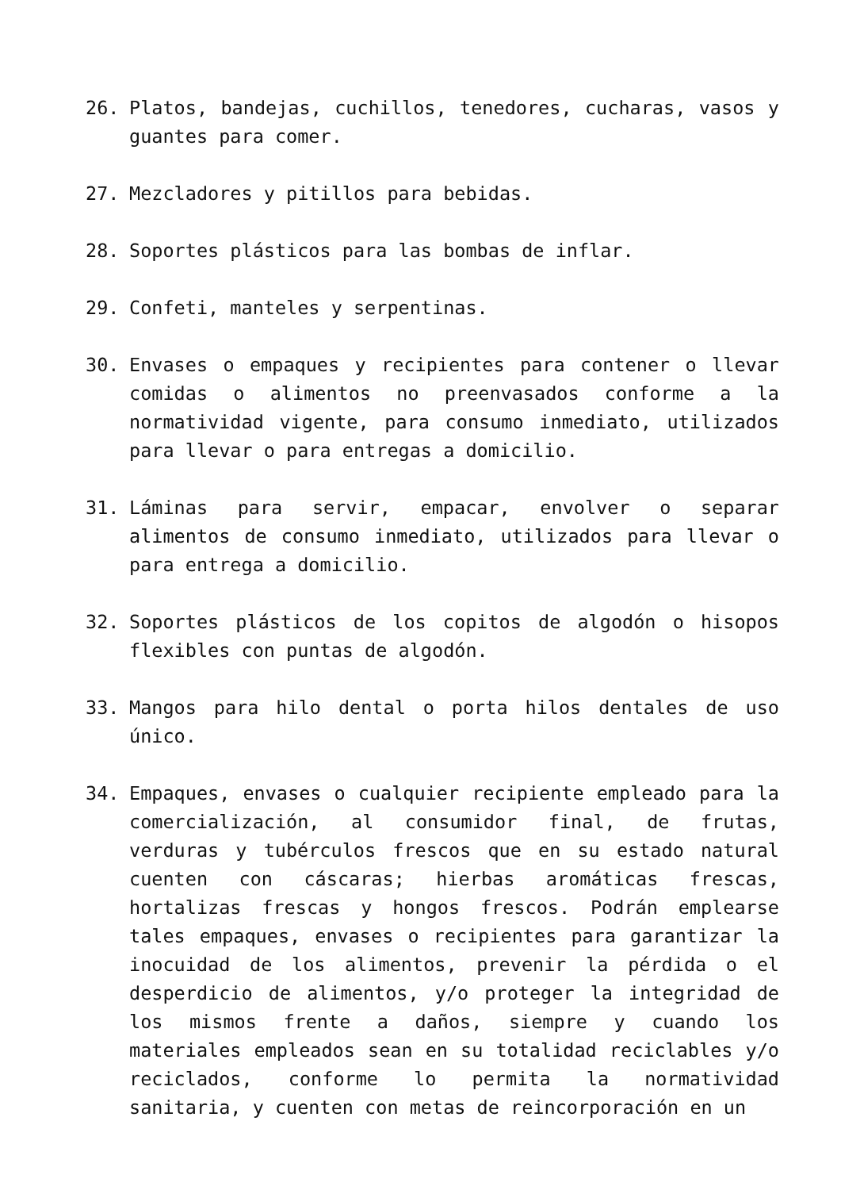26. Platos, bandejas, cuchillos, tenedores, cucharas, vasos y guantes para comer.
27. Mezcladores y pitillos para bebidas.
28. Soportes plásticos para las bombas de inflar.
29. Confeti, manteles y serpentinas.
30. Envases o empaques y recipientes para contener o llevar comidas o alimentos no preenvasados conforme a la normatividad vigente, para consumo inmediato, utilizados para llevar o para entregas a domicilio.
31. Láminas para servir, empacar, envolver o separar alimentos de consumo inmediato, utilizados para llevar o para entrega a domicilio.
32. Soportes plásticos de los copitos de algodón o hisopos flexibles con puntas de algodón.
33. Mangos para hilo dental o porta hilos dentales de uso único.
34. Empaques, envases o cualquier recipiente empleado para la comercialización, al consumidor final, de frutas, verduras y tubérculos frescos que en su estado natural cuenten con cáscaras; hierbas aromáticas frescas, hortalizas frescas y hongos frescos. Podrán emplearse tales empaques, envases o recipientes para garantizar la inocuidad de los alimentos, prevenir la pérdida o el desperdicio de alimentos, y/o proteger la integridad de los mismos frente a daños, siempre y cuando los materiales empleados sean en su totalidad reciclables y/o reciclados, conforme lo permita la normatividad sanitaria, y cuenten con metas de reincorporación en un